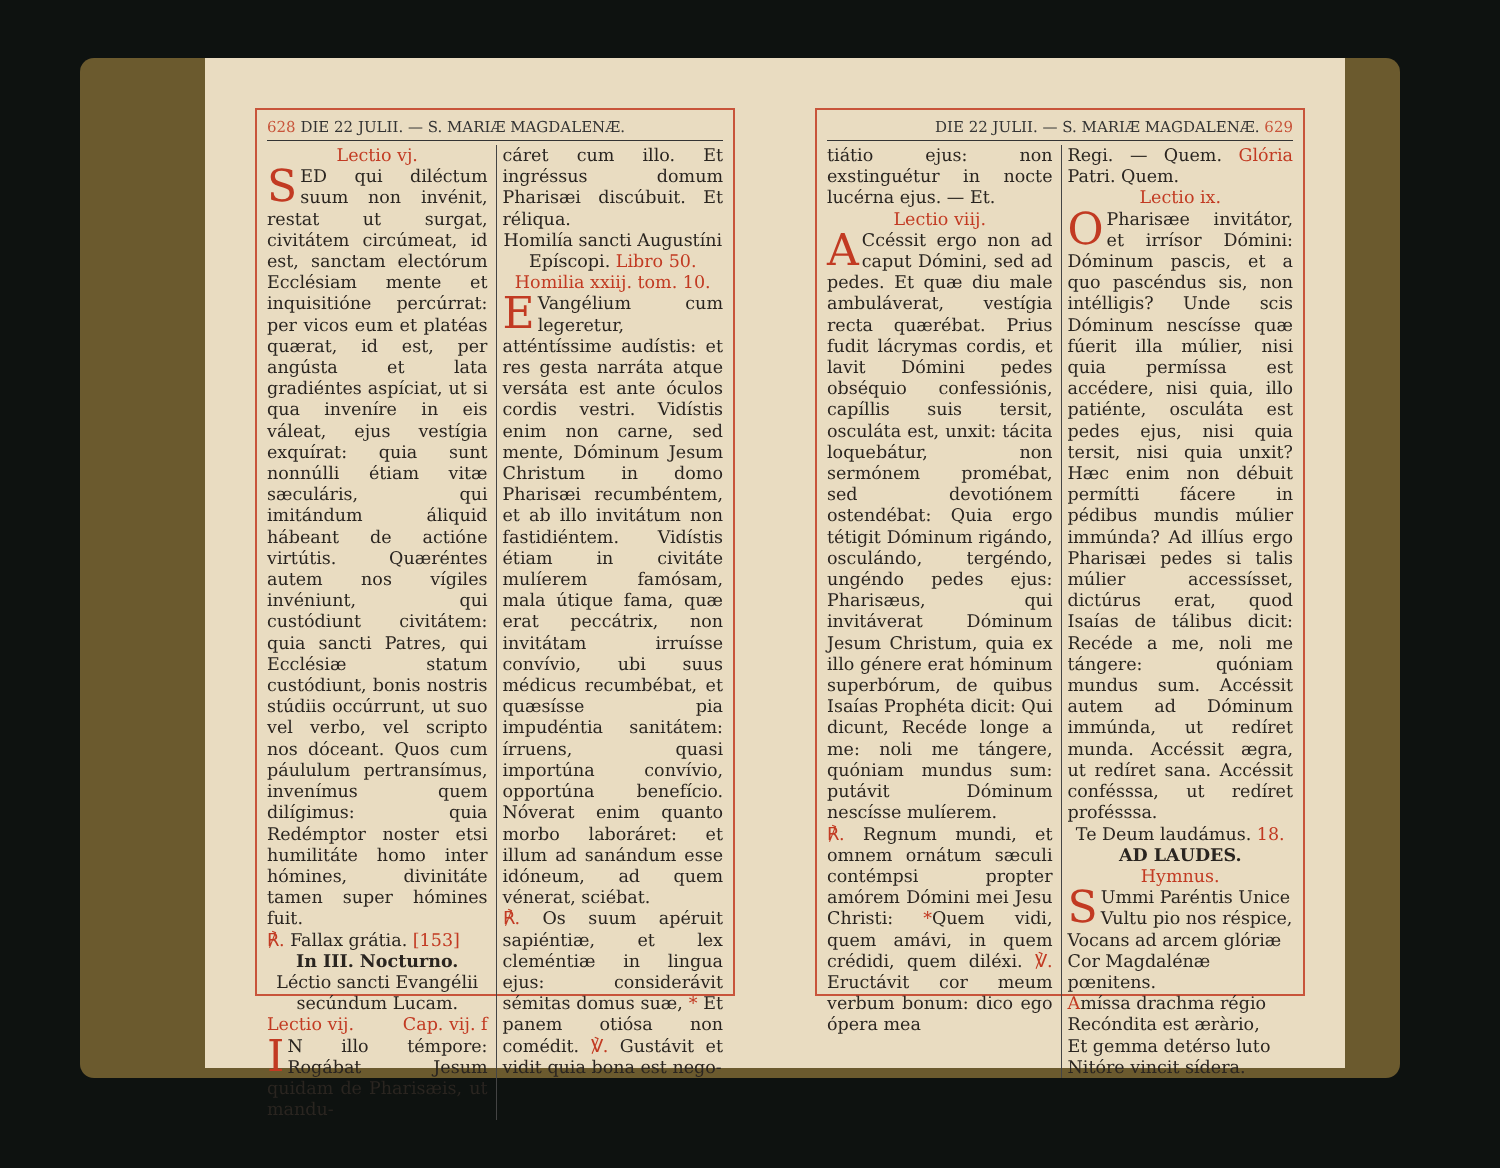628 DIE 22 JULII. — S. MARIÆ MAGDALENÆ.
Lectio vj.
SED qui diléctum suum non invénit, restat ut surgat, civitátem circúmeat, id est, sanctam electórum Ecclésiam mente et inquisitióne percúrrat: per vicos eum et platéas quærat, id est, per angústa et lata gradiéntes aspíciat, ut si qua inveníre in eis váleat, ejus vestígia exquírat: quia sunt nonnúlli étiam vitæ sæculáris, qui imitándum áliquid hábeant de actióne virtútis. Quæréntes autem nos vígiles invéniunt, qui custódiunt civitátem: quia sancti Patres, qui Ecclésiæ statum custódiunt, bonis nostris stúdiis occúrrunt, ut suo vel verbo, vel scripto nos dóceant. Quos cum páululum pertransímus, invenímus quem dilígimus: quia Redémptor noster etsi humilitáte homo inter hómines, divinitáte tamen super hómines fuit.
℟. Fallax grátia. [153]
In III. Nocturno.
Léctio sancti Evangélii secúndum Lucam.
Lectio vij. Cap. vij. f
IN illo témpore: Rogábat Jesum quidam de Pharisæis, ut mandu-
cáret cum illo. Et ingréssus domum Pharisæi discúbuit. Et réliqua.
Homilía sancti Augustíni Epíscopi. Libro 50. Homilia xxiij. tom. 10.
EVangélium cum legeretur, atténtíssime audístis: et res gesta narráta atque versáta est ante óculos cordis vestri. Vidístis enim non carne, sed mente, Dóminum Jesum Christum in domo Pharisæi recumbéntem, et ab illo invitátum non fastidiéntem. Vidístis étiam in civitáte mulíerem famósam, mala útique fama, quæ erat peccátrix, non invitátam irruísse convívio, ubi suus médicus recumbébat, et quæsísse pia impudéntia sanitátem: írruens, quasi importúna convívio, opportúna benefício. Nóverat enim quanto morbo laboráret: et illum ad sanándum esse idóneum, ad quem vénerat, sciébat.
℟. Os suum apéruit sapiéntiæ, et lex cleméntiæ in lingua ejus: considerávit sémitas domus suæ, * Et panem otiósa non comédit. ℣. Gustávit et vidit quia bona est nego-
DIE 22 JULII. — S. MARIÆ MAGDALENÆ. 629
tiátio ejus: non exstinguétur in nocte lucérna ejus. — Et.
Lectio viij.
ACcéssit ergo non ad caput Dómini, sed ad pedes. Et quæ diu male ambuláverat, vestígia recta quærébat. Prius fudit lácrymas cordis, et lavit Dómini pedes obséquio confessiónis, capíllis suis tersit, osculáta est, unxit: tácita loquebátur, non sermónem promébat, sed devotiónem ostendébat: Quia ergo tétigit Dóminum rigándo, osculándo, tergéndo, ungéndo pedes ejus: Pharisæus, qui invitáverat Dóminum Jesum Christum, quia ex illo génere erat hóminum superbórum, de quibus Isaías Prophéta dicit: Qui dicunt, Recéde longe a me: noli me tángere, quóniam mundus sum: putávit Dóminum nescísse mulíerem.
℟. Regnum mundi, et omnem ornátum sæculi contémpsi propter amórem Dómini mei Jesu Christi: *Quem vidi, quem amávi, in quem crédidi, quem diléxi. ℣. Eructávit cor meum verbum bonum: dico ego ópera mea
Regi. — Quem. Glória Patri. Quem.
Lectio ix.
O Pharisæe invitátor, et irrísor Dómini: Dóminum pascis, et a quo pascéndus sis, non intélligis? Unde scis Dóminum nescísse quæ fúerit illa múlier, nisi quia permíssa est accédere, nisi quia, illo patiénte, osculáta est pedes ejus, nisi quia tersit, nisi quia unxit? Hæc enim non débuit permítti fácere in pédibus mundis múlier immúnda? Ad illíus ergo Pharisæi pedes si talis múlier accessísset, dictúrus erat, quod Isaías de tálibus dicit: Recéde a me, noli me tángere: quóniam mundus sum. Accéssit autem ad Dóminum immúnda, ut redíret munda. Accéssit ægra, ut redíret sana. Accéssit confésssa, ut redíret profésssa.
Te Deum laudámus. 18.
AD LAUDES.
Hymnus.
SUmmi Paréntis Unice
Vultu pio nos réspice,
Vocans ad arcem glóriæ
Cor Magdalénæ pœnitens.
Amíssa drachma régio
Recóndita est æràrio,
Et gemma detérso luto
Nitóre vincit sídera.